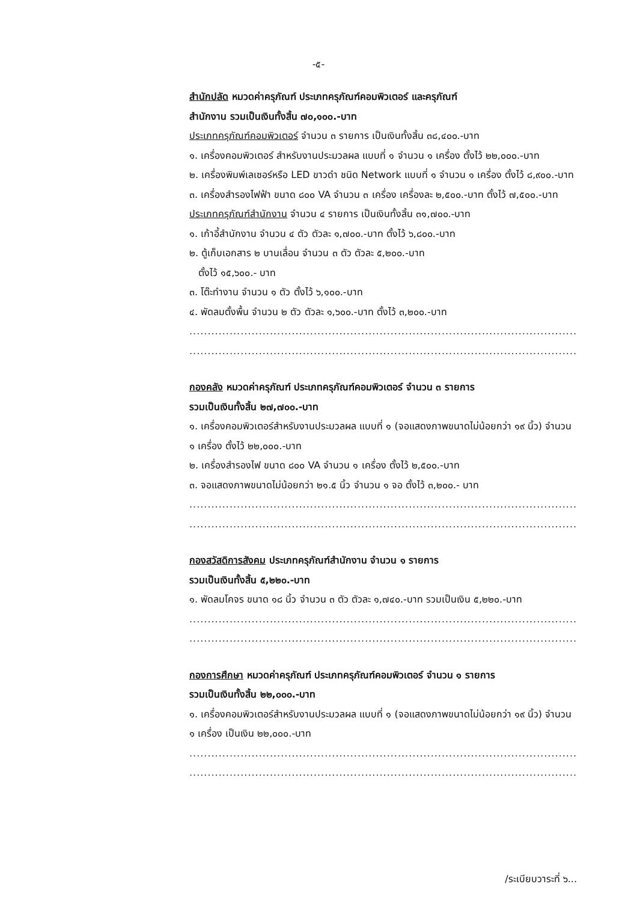-๕-
สำนักปลัด หมวดค่าครุภัณฑ์ ประเภทครุภัณฑ์คอมพิวเตอร์ และครุภัณฑ์
สำนักงาน รวมเป็นเงินทั้งสิ้น ๗๐,๑๐๐.-บาท
ประเภทครุภัณฑ์คอมพิวเตอร์ จำนวน ๓ รายการ เป็นเงินทั้งสิ้น ๓๘,๔๐๐.-บาท
๑. เครื่องคอมพิวเตอร์ สำหรับงานประมวลผล แบบที่ ๑ จำนวน ๑ เครื่อง ตั้งไว้ ๒๒,๐๐๐.-บาท
๒. เครื่องพิมพ์เลเซอร์หรือ LED ขาวดำ ชนิด Network แบบที่ ๑ จำนวน ๑ เครื่อง ตั้งไว้ ๘,๙๐๐.-บาท
๓. เครื่องสำรองไฟฟ้า ขนาด ๘๐๐ VA จำนวน ๓ เครื่อง เครื่องละ ๒,๕๐๐.-บาท ตั้งไว้ ๗,๕๐๐.-บาท
ประเภทครุภัณฑ์สำนักงาน จำนวน ๔ รายการ เป็นเงินทั้งสิ้น ๓๑,๗๐๐.-บาท
๑. เก้าอี้สำนักงาน จำนวน ๔ ตัว ตัวละ ๑,๗๐๐.-บาท ตั้งไว้ ๖,๘๐๐.-บาท
๒. ตู้เก็บเอกสาร ๒ บานเลื่อน จำนวน ๓ ตัว ตัวละ ๕,๒๐๐.-บาท
ตั้งไว้ ๑๕,๖๐๐.- บาท
๓. โต๊ะทำงาน จำนวน ๑ ตัว ตั้งไว้ ๖,๑๐๐.-บาท
๔. พัดลมตั้งพื้น จำนวน ๒ ตัว ตัวละ ๑,๖๐๐.-บาท ตั้งไว้ ๓,๒๐๐.-บาท
..................................................................................................................................
.........................................................................................................................
กองคลัง หมวดค่าครุภัณฑ์ ประเภทครุภัณฑ์คอมพิวเตอร์ จำนวน ๓ รายการ
รวมเป็นเงินทั้งสิ้น ๒๗,๗๐๐.-บาท
๑. เครื่องคอมพิวเตอร์สำหรับงานประมวลผล แบบที่ ๑ (จอแสดงภาพขนาดไม่น้อยกว่า ๑๙ นิ้ว) จำนวน ๑ เครื่อง ตั้งไว้ ๒๒,๐๐๐.-บาท
๒. เครื่องสำรองไฟ ขนาด ๘๐๐ VA จำนวน ๑ เครื่อง ตั้งไว้ ๒,๕๐๐.-บาท
๓. จอแสดงภาพขนาดไม่น้อยกว่า ๒๑.๕ นิ้ว จำนวน ๑ จอ ตั้งไว้ ๓,๒๐๐.- บาท
..................................................................................................................................
.........................................................................................................................
กองสวัสดิการสังคม ประเภทครุภัณฑ์สำนักงาน จำนวน ๑ รายการ
รวมเป็นเงินทั้งสิ้น ๕,๒๒๐.-บาท
๑. พัดลมโคจร ขนาด ๑๘ นิ้ว จำนวน ๓ ตัว ตัวละ ๑,๗๔๐.-บาท รวมเป็นเงิน ๕,๒๒๐.-บาท
..................................................................................................................................
.........................................................................................................................
กองการศึกษา หมวดค่าครุภัณฑ์ ประเภทครุภัณฑ์คอมพิวเตอร์ จำนวน ๑ รายการ
รวมเป็นเงินทั้งสิ้น ๒๒,๐๐๐.-บาท
๑. เครื่องคอมพิวเตอร์สำหรับงานประมวลผล แบบที่ ๑ (จอแสดงภาพขนาดไม่น้อยกว่า ๑๙ นิ้ว) จำนวน ๑ เครื่อง เป็นเงิน ๒๒,๐๐๐.-บาท
..................................................................................................................................
.........................................................................................................................
/ระเบียบวาระที่ ๖...